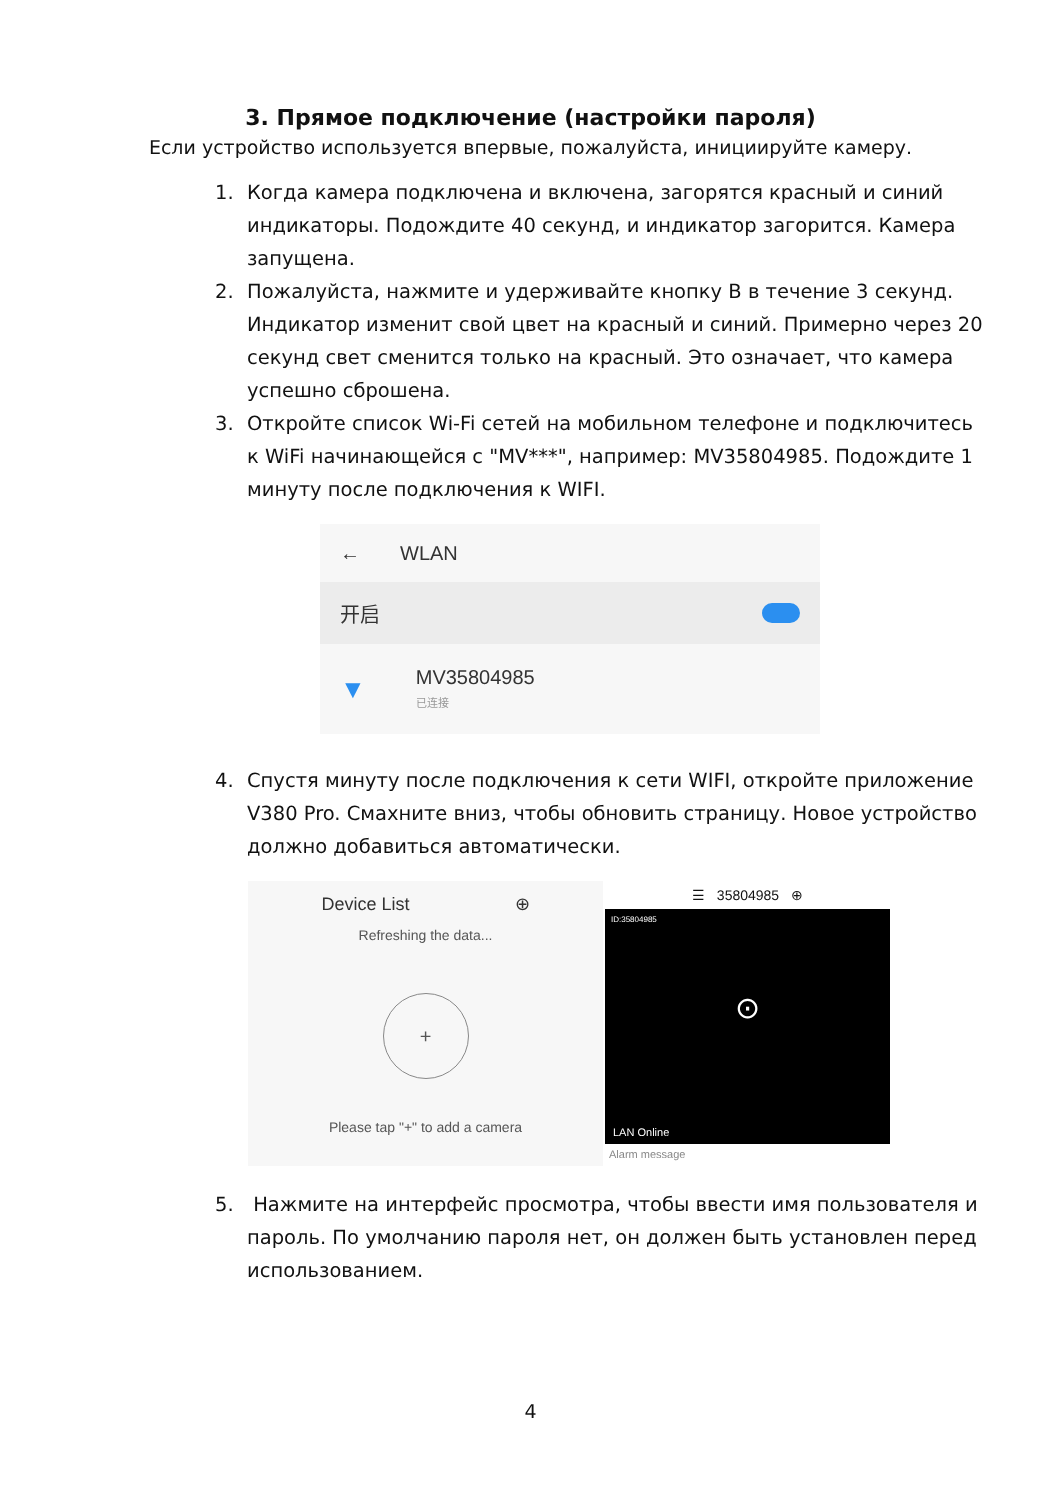3. Прямое подключение (настройки пароля)
Если устройство используется впервые, пожалуйста, инициируйте камеру.
1. Когда камера подключена и включена, загорятся красный и синий индикаторы. Подождите 40 секунд, и индикатор загорится. Камера запущена.
2. Пожалуйста, нажмите и удерживайте кнопку B в течение 3 секунд. Индикатор изменит свой цвет на красный и синий. Примерно через 20 секунд свет сменится только на красный. Это означает, что камера успешно сброшена.
3. Откройте список Wi-Fi сетей на мобильном телефоне и подключитесь к WiFi начинающейся с "MV***", например: MV35804985. Подождите 1 минуту после подключения к WIFI.
← WLAN
开启
▼ MV35804985
已连接
4. Спустя минуту после подключения к сети WIFI, откройте приложение V380 Pro. Смахните вниз, чтобы обновить страницу. Новое устройство должно добавиться автоматически.
Device List ⊕
Refreshing the data...
+
Please tap "+" to add a camera
☰ 35804985 ⊕
ID:35804985
⊙
LAN Online
Alarm message
5. Нажмите на интерфейс просмотра, чтобы ввести имя пользователя и пароль. По умолчанию пароля нет, он должен быть установлен перед использованием.
4